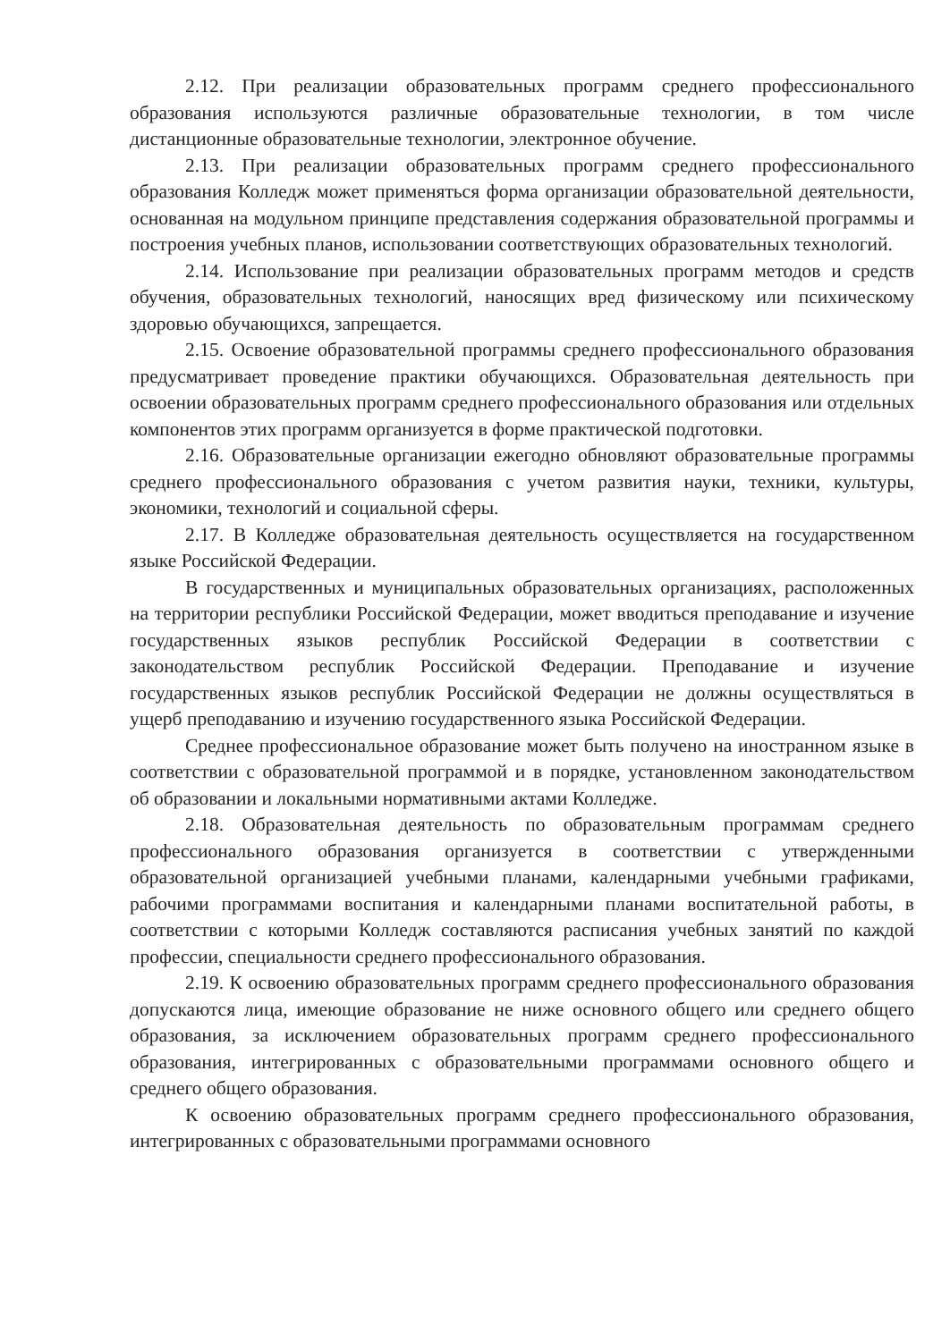2.12. При реализации образовательных программ среднего профессионального образования используются различные образовательные технологии, в том числе дистанционные образовательные технологии, электронное обучение.
2.13. При реализации образовательных программ среднего профессионального образования Колледж может применяться форма организации образовательной деятельности, основанная на модульном принципе представления содержания образовательной программы и построения учебных планов, использовании соответствующих образовательных технологий.
2.14. Использование при реализации образовательных программ методов и средств обучения, образовательных технологий, наносящих вред физическому или психическому здоровью обучающихся, запрещается.
2.15. Освоение образовательной программы среднего профессионального образования предусматривает проведение практики обучающихся. Образовательная деятельность при освоении образовательных программ среднего профессионального образования или отдельных компонентов этих программ организуется в форме практической подготовки.
2.16. Образовательные организации ежегодно обновляют образовательные программы среднего профессионального образования с учетом развития науки, техники, культуры, экономики, технологий и социальной сферы.
2.17. В Колледже образовательная деятельность осуществляется на государственном языке Российской Федерации.
В государственных и муниципальных образовательных организациях, расположенных на территории республики Российской Федерации, может вводиться преподавание и изучение государственных языков республик Российской Федерации в соответствии с законодательством республик Российской Федерации. Преподавание и изучение государственных языков республик Российской Федерации не должны осуществляться в ущерб преподаванию и изучению государственного языка Российской Федерации.
Среднее профессиональное образование может быть получено на иностранном языке в соответствии с образовательной программой и в порядке, установленном законодательством об образовании и локальными нормативными актами Колледже.
2.18. Образовательная деятельность по образовательным программам среднего профессионального образования организуется в соответствии с утвержденными образовательной организацией учебными планами, календарными учебными графиками, рабочими программами воспитания и календарными планами воспитательной работы, в соответствии с которыми Колледж составляются расписания учебных занятий по каждой профессии, специальности среднего профессионального образования.
2.19. К освоению образовательных программ среднего профессионального образования допускаются лица, имеющие образование не ниже основного общего или среднего общего образования, за исключением образовательных программ среднего профессионального образования, интегрированных с образовательными программами основного общего и среднего общего образования.
К освоению образовательных программ среднего профессионального образования, интегрированных с образовательными программами основного